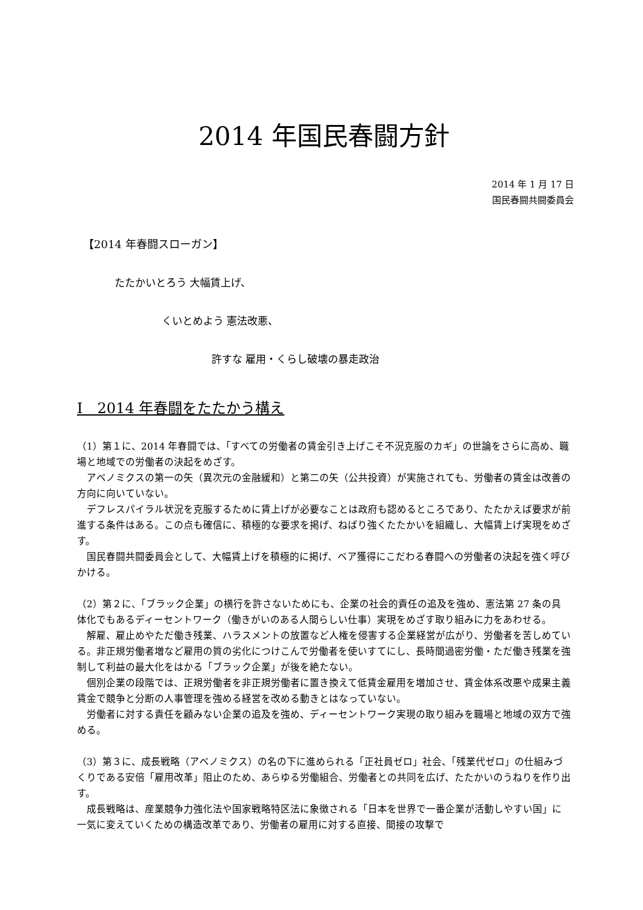2014 年国民春闘方針
2014 年 1 月 17 日
国民春闘共闘委員会
【2014 年春闘スローガン】
たたかいとろう 大幅賃上げ、
くいとめよう 憲法改悪、
許すな 雇用・くらし破壊の暴走政治
Ⅰ　2014 年春闘をたたかう構え
（1）第１に、2014 年春闘では、「すべての労働者の賃金引き上げこそ不況克服のカギ」の世論をさらに高め、職場と地域での労働者の決起をめざす。
　アベノミクスの第一の矢（異次元の金融緩和）と第二の矢（公共投資）が実施されても、労働者の賃金は改善の方向に向いていない。
　デフレスパイラル状況を克服するために賃上げが必要なことは政府も認めるところであり、たたかえば要求が前進する条件はある。この点も確信に、積極的な要求を掲げ、ねばり強くたたかいを組織し、大幅賃上げ実現をめざす。
　国民春闘共闘委員会として、大幅賃上げを積極的に掲げ、ベア獲得にこだわる春闘への労働者の決起を強く呼びかける。
（2）第２に、「ブラック企業」の横行を許さないためにも、企業の社会的責任の追及を強め、憲法第 27 条の具体化でもあるディーセントワーク（働きがいのある人間らしい仕事）実現をめざす取り組みに力をあわせる。
　解雇、雇止めやただ働き残業、ハラスメントの放置など人権を侵害する企業経営が広がり、労働者を苦しめている。非正規労働者増など雇用の質の劣化につけこんで労働者を使いすてにし、長時間過密労働・ただ働き残業を強制して利益の最大化をはかる「ブラック企業」が後を絶たない。
　個別企業の段階では、正規労働者を非正規労働者に置き換えて低賃金雇用を増加させ、賃金体系改悪や成果主義賃金で競争と分断の人事管理を強める経営を改める動きとはなっていない。
　労働者に対する責任を顧みない企業の追及を強め、ディーセントワーク実現の取り組みを職場と地域の双方で強める。
（3）第３に、成長戦略（アベノミクス）の名の下に進められる「正社員ゼロ」社会、「残業代ゼロ」の仕組みづくりである安倍「雇用改革」阻止のため、あらゆる労働組合、労働者との共同を広げ、たたかいのうねりを作り出す。
　成長戦略は、産業競争力強化法や国家戦略特区法に象徴される「日本を世界で一番企業が活動しやすい国」に一気に変えていくための構造改革であり、労働者の雇用に対する直接、間接の攻撃で